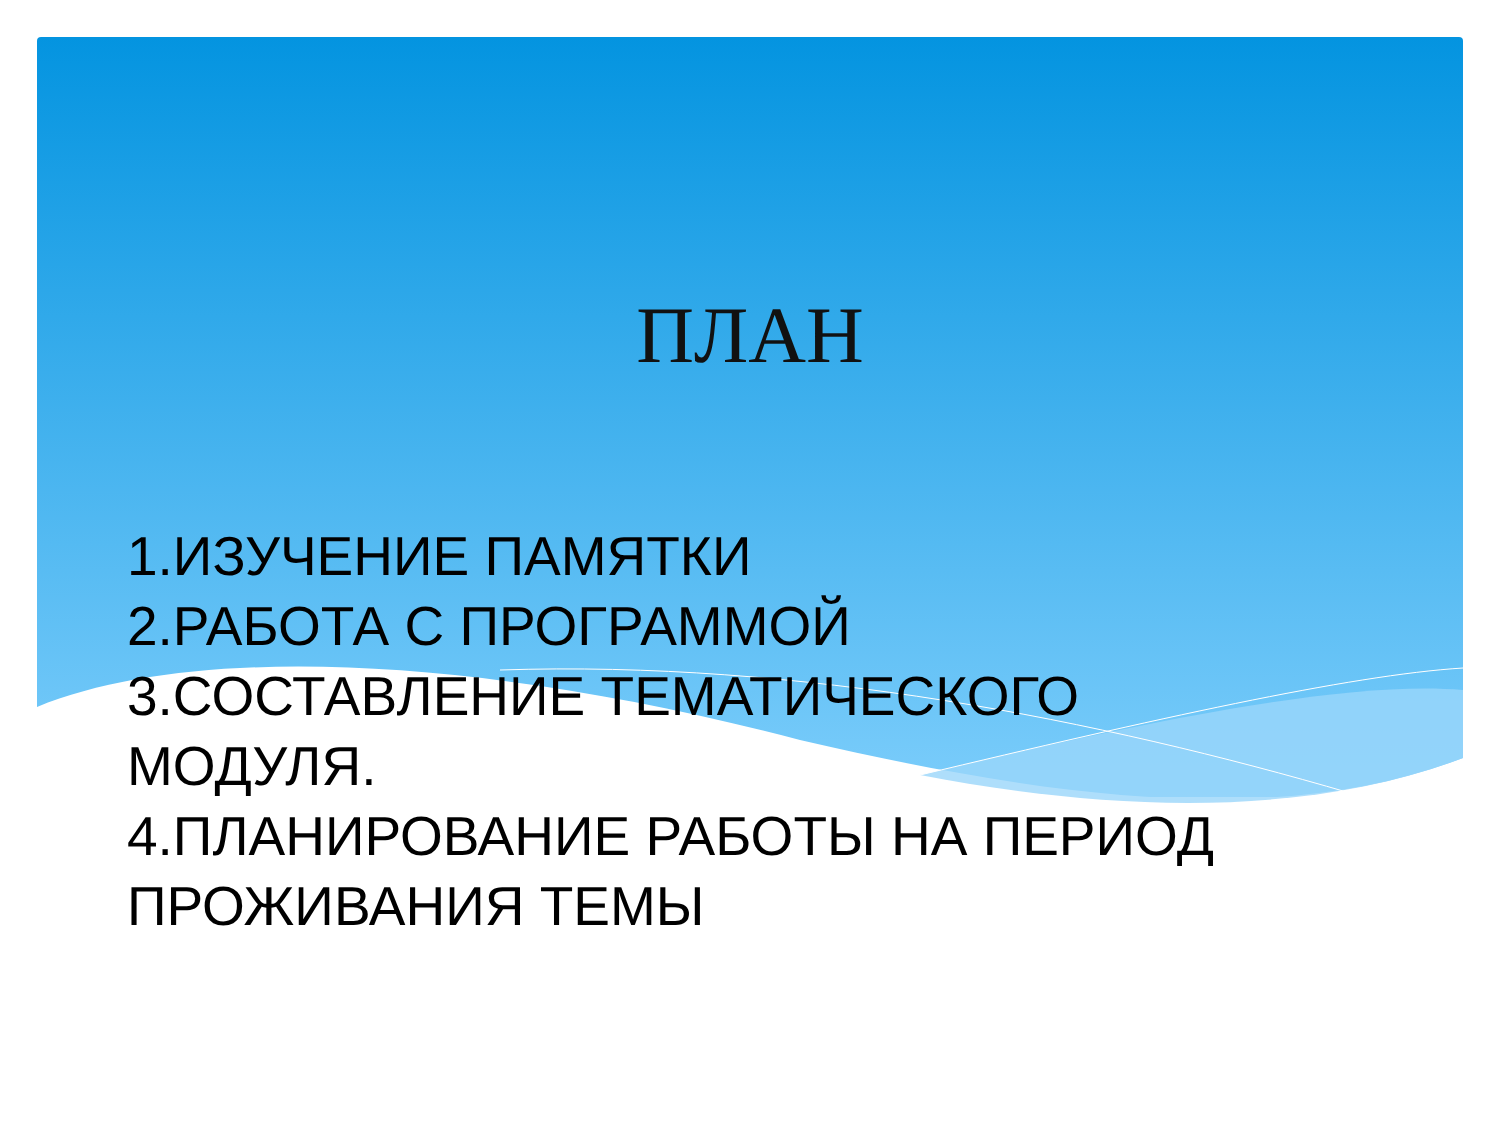ПЛАН
1.ИЗУЧЕНИЕ ПАМЯТКИ
2.РАБОТА С ПРОГРАММОЙ
3.СОСТАВЛЕНИЕ ТЕМАТИЧЕСКОГО
МОДУЛЯ.
4.ПЛАНИРОВАНИЕ РАБОТЫ НА ПЕРИОД
ПРОЖИВАНИЯ ТЕМЫ